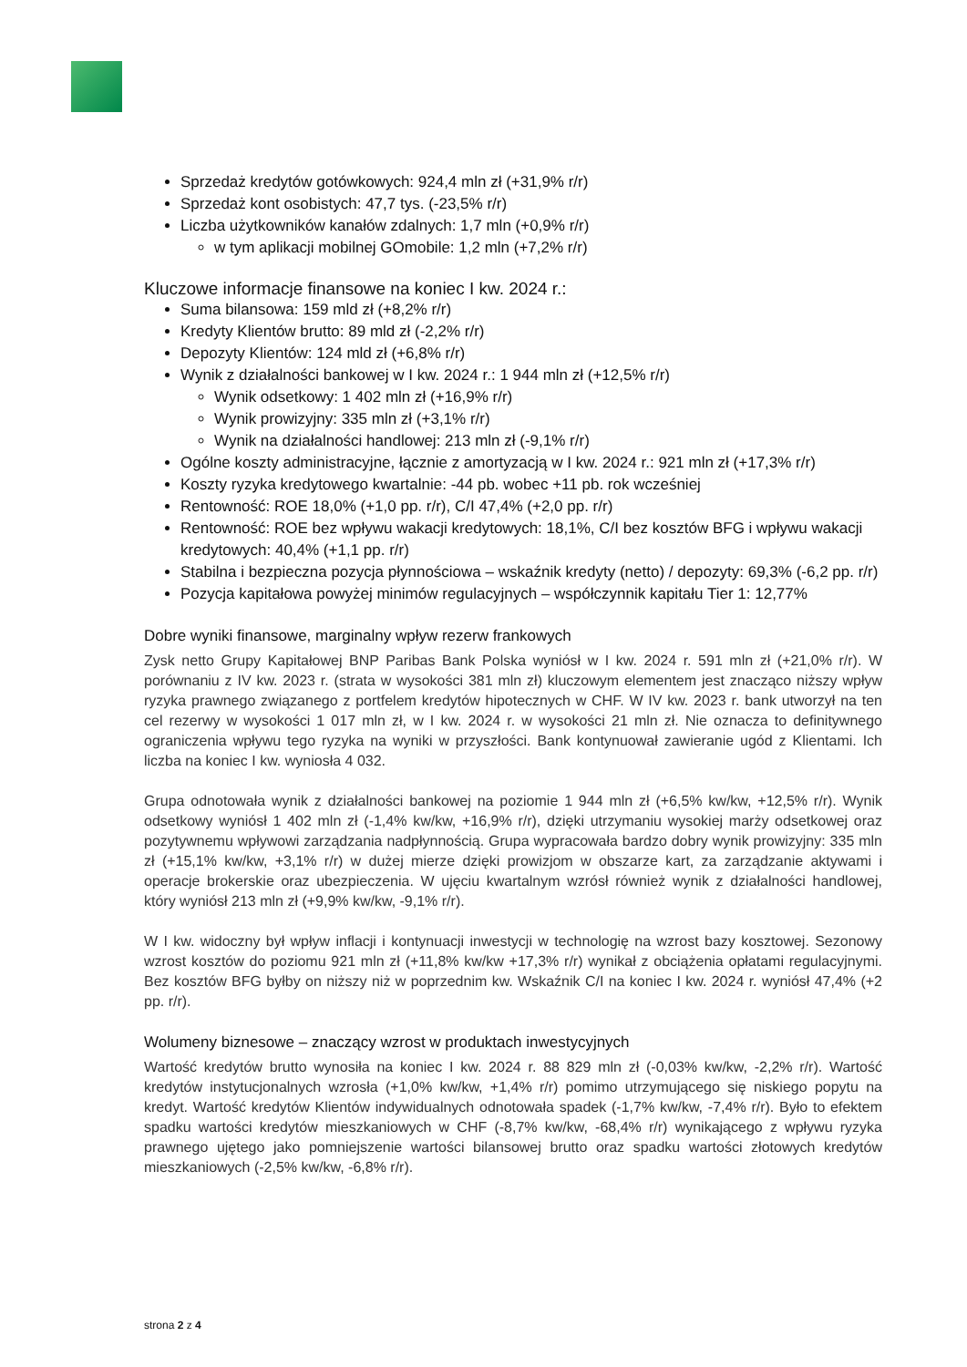Sprzedaż kredytów gotówkowych: 924,4 mln zł (+31,9% r/r)
Sprzedaż kont osobistych: 47,7 tys. (-23,5% r/r)
Liczba użytkowników kanałów zdalnych: 1,7 mln (+0,9% r/r)
w tym aplikacji mobilnej GOmobile: 1,2 mln (+7,2% r/r)
Kluczowe informacje finansowe na koniec I kw. 2024 r.:
Suma bilansowa: 159 mld zł (+8,2% r/r)
Kredyty Klientów brutto: 89 mld zł (-2,2% r/r)
Depozyty Klientów: 124 mld zł (+6,8% r/r)
Wynik z działalności bankowej w I kw. 2024 r.: 1 944 mln zł (+12,5% r/r)
Wynik odsetkowy: 1 402 mln zł (+16,9% r/r)
Wynik prowizyjny: 335 mln zł (+3,1% r/r)
Wynik na działalności handlowej: 213 mln zł (-9,1% r/r)
Ogólne koszty administracyjne, łącznie z amortyzacją w I kw. 2024 r.: 921 mln zł (+17,3% r/r)
Koszty ryzyka kredytowego kwartalnie: -44 pb. wobec +11 pb. rok wcześniej
Rentowność: ROE 18,0% (+1,0 pp. r/r), C/I 47,4% (+2,0 pp. r/r)
Rentowność: ROE bez wpływu wakacji kredytowych: 18,1%, C/I bez kosztów BFG i wpływu wakacji kredytowych: 40,4% (+1,1 pp. r/r)
Stabilna i bezpieczna pozycja płynnościowa – wskaźnik kredyty (netto) / depozyty: 69,3% (-6,2 pp. r/r)
Pozycja kapitałowa powyżej minimów regulacyjnych – współczynnik kapitału Tier 1: 12,77%
Dobre wyniki finansowe, marginalny wpływ rezerw frankowych
Zysk netto Grupy Kapitałowej BNP Paribas Bank Polska wyniósł w I kw. 2024 r. 591 mln zł (+21,0% r/r). W porównaniu z IV kw. 2023 r. (strata w wysokości 381 mln zł) kluczowym elementem jest znacząco niższy wpływ ryzyka prawnego związanego z portfelem kredytów hipotecznych w CHF. W IV kw. 2023 r. bank utworzył na ten cel rezerwy w wysokości 1 017 mln zł, w I kw. 2024 r. w wysokości 21 mln zł. Nie oznacza to definitywnego ograniczenia wpływu tego ryzyka na wyniki w przyszłości. Bank kontynuował zawieranie ugód z Klientami. Ich liczba na koniec I kw. wyniosła 4 032.
Grupa odnotowała wynik z działalności bankowej na poziomie 1 944 mln zł (+6,5% kw/kw, +12,5% r/r). Wynik odsetkowy wyniósł 1 402 mln zł (-1,4% kw/kw, +16,9% r/r), dzięki utrzymaniu wysokiej marży odsetkowej oraz pozytywnemu wpływowi zarządzania nadpłynnością. Grupa wypracowała bardzo dobry wynik prowizyjny: 335 mln zł (+15,1% kw/kw, +3,1% r/r) w dużej mierze dzięki prowizjom w obszarze kart, za zarządzanie aktywami i operacje brokerskie oraz ubezpieczenia. W ujęciu kwartalnym wzrósł również wynik z działalności handlowej, który wyniósł 213 mln zł (+9,9% kw/kw, -9,1% r/r).
W I kw. widoczny był wpływ inflacji i kontynuacji inwestycji w technologię na wzrost bazy kosztowej. Sezonowy wzrost kosztów do poziomu 921 mln zł (+11,8% kw/kw +17,3% r/r) wynikał z obciążenia opłatami regulacyjnymi. Bez kosztów BFG byłby on niższy niż w poprzednim kw. Wskaźnik C/I na koniec I kw. 2024 r. wyniósł 47,4% (+2 pp. r/r).
Wolumeny biznesowe – znaczący wzrost w produktach inwestycyjnych
Wartość kredytów brutto wynosiła na koniec I kw. 2024 r. 88 829 mln zł (-0,03% kw/kw, -2,2% r/r). Wartość kredytów instytucjonalnych wzrosła (+1,0% kw/kw, +1,4% r/r) pomimo utrzymującego się niskiego popytu na kredyt. Wartość kredytów Klientów indywidualnych odnotowała spadek (-1,7% kw/kw, -7,4% r/r). Było to efektem spadku wartości kredytów mieszkaniowych w CHF (-8,7% kw/kw, -68,4% r/r) wynikającego z wpływu ryzyka prawnego ujętego jako pomniejszenie wartości bilansowej brutto oraz spadku wartości złotowych kredytów mieszkaniowych (-2,5% kw/kw, -6,8% r/r).
strona 2 z 4